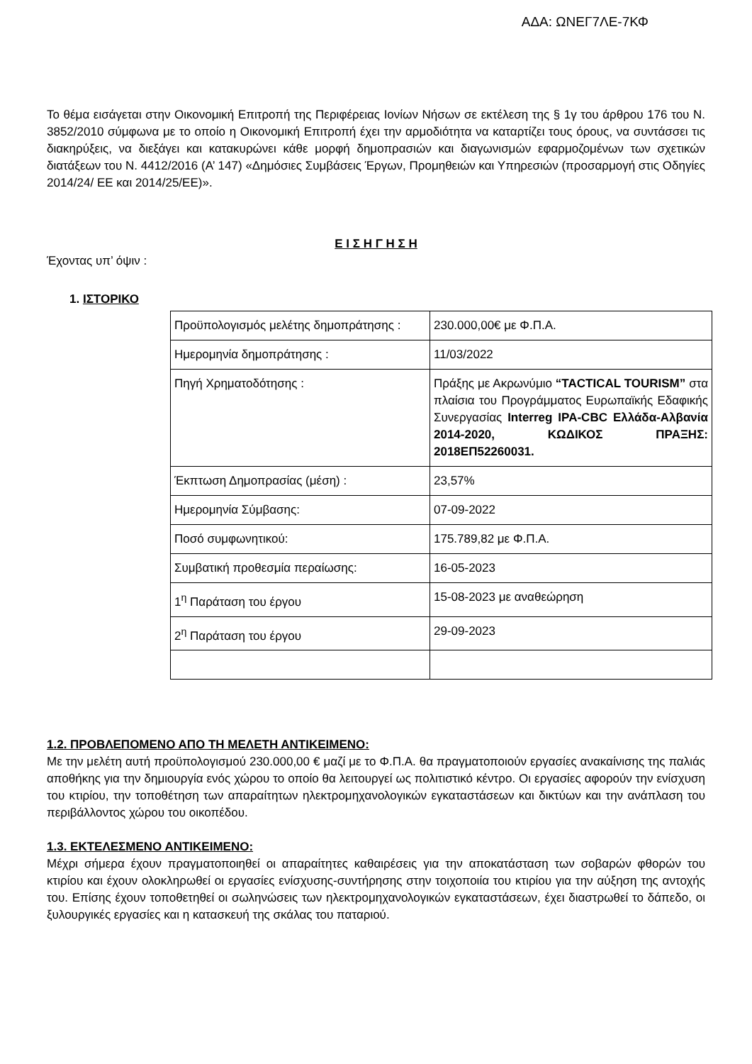ΑΔΑ: ΩΝΕΓ7ΛΕ-7ΚΦ
Το θέμα εισάγεται στην Οικονομική Επιτροπή της Περιφέρειας Ιονίων Νήσων σε εκτέλεση της § 1γ του άρθρου 176 του Ν. 3852/2010 σύμφωνα με το οποίο η Οικονομική Επιτροπή έχει την αρμοδιότητα να καταρτίζει τους όρους, να συντάσσει τις διακηρύξεις, να διεξάγει και κατακυρώνει κάθε μορφή δημοπρασιών και διαγωνισμών εφαρμοζομένων των σχετικών διατάξεων του Ν. 4412/2016 (Α’ 147) «Δημόσιες Συμβάσεις Έργων, Προμηθειών και Υπηρεσιών (προσαρμογή στις Οδηγίες 2014/24/ ΕΕ και 2014/25/ΕΕ)».
Ε Ι Σ Η Γ Η Σ Η
Έχοντας υπ’ όψιν :
1. ΙΣΤΟΡΙΚΟ
| Προϋπολογισμός μελέτης δημοπράτησης : | 230.000,00€ με Φ.Π.Α. |
| Ημερομηνία δημοπράτησης : | 11/03/2022 |
| Πηγή Χρηματοδότησης : | Πράξης με Ακρωνύμιο “TACTICAL TOURISM” στα πλαίσια του Προγράμματος Ευρωπαϊκής Εδαφικής Συνεργασίας Interreg IPA-CBC Ελλάδα-Αλβανία 2014-2020, ΚΩΔΙΚΟΣ ΠΡΑΞΗΣ: 2018ΕΠ52260031. |
| Έκπτωση Δημοπρασίας (μέση) : | 23,57% |
| Ημερομηνία Σύμβασης: | 07-09-2022 |
| Ποσό συμφωνητικού: | 175.789,82 με Φ.Π.Α. |
| Συμβατική προθεσμία περαίωσης: | 16-05-2023 |
| 1<sup>η</sup> Παράταση του έργου | 15-08-2023 με αναθεώρηση |
| 2<sup>η</sup> Παράταση του έργου | 29-09-2023 |
1.2. ΠΡΟΒΛΕΠΟΜΕΝΟ ΑΠΟ ΤΗ ΜΕΛΕΤΗ ΑΝΤΙΚΕΙΜΕΝΟ:
Με την μελέτη αυτή προϋπολογισμού 230.000,00 € μαζί με το Φ.Π.Α. θα πραγματοποιούν εργασίες ανακαίνισης της παλιάς αποθήκης για την δημιουργία ενός χώρου το οποίο θα λειτουργεί ως πολιτιστικό κέντρο. Οι εργασίες αφορούν την ενίσχυση του κτιρίου, την τοποθέτηση των απαραίτητων ηλεκτρομηχανολογικών εγκαταστάσεων και δικτύων και την ανάπλαση του περιβάλλοντος χώρου του οικοπέδου.
1.3. ΕΚΤΕΛΕΣΜΕΝΟ ΑΝΤΙΚΕΙΜΕΝΟ:
Μέχρι σήμερα έχουν πραγματοποιηθεί οι απαραίτητες καθαιρέσεις για την αποκατάσταση των σοβαρών φθορών του κτιρίου και έχουν ολοκληρωθεί οι εργασίες ενίσχυσης-συντήρησης στην τοιχοποιία του κτιρίου για την αύξηση της αντοχής του. Επίσης έχουν τοποθετηθεί οι σωληνώσεις των ηλεκτρομηχανολογικών εγκαταστάσεων, έχει διαστρωθεί το δάπεδο, οι ξυλουργικές εργασίες και η κατασκευή της σκάλας του παταριού.